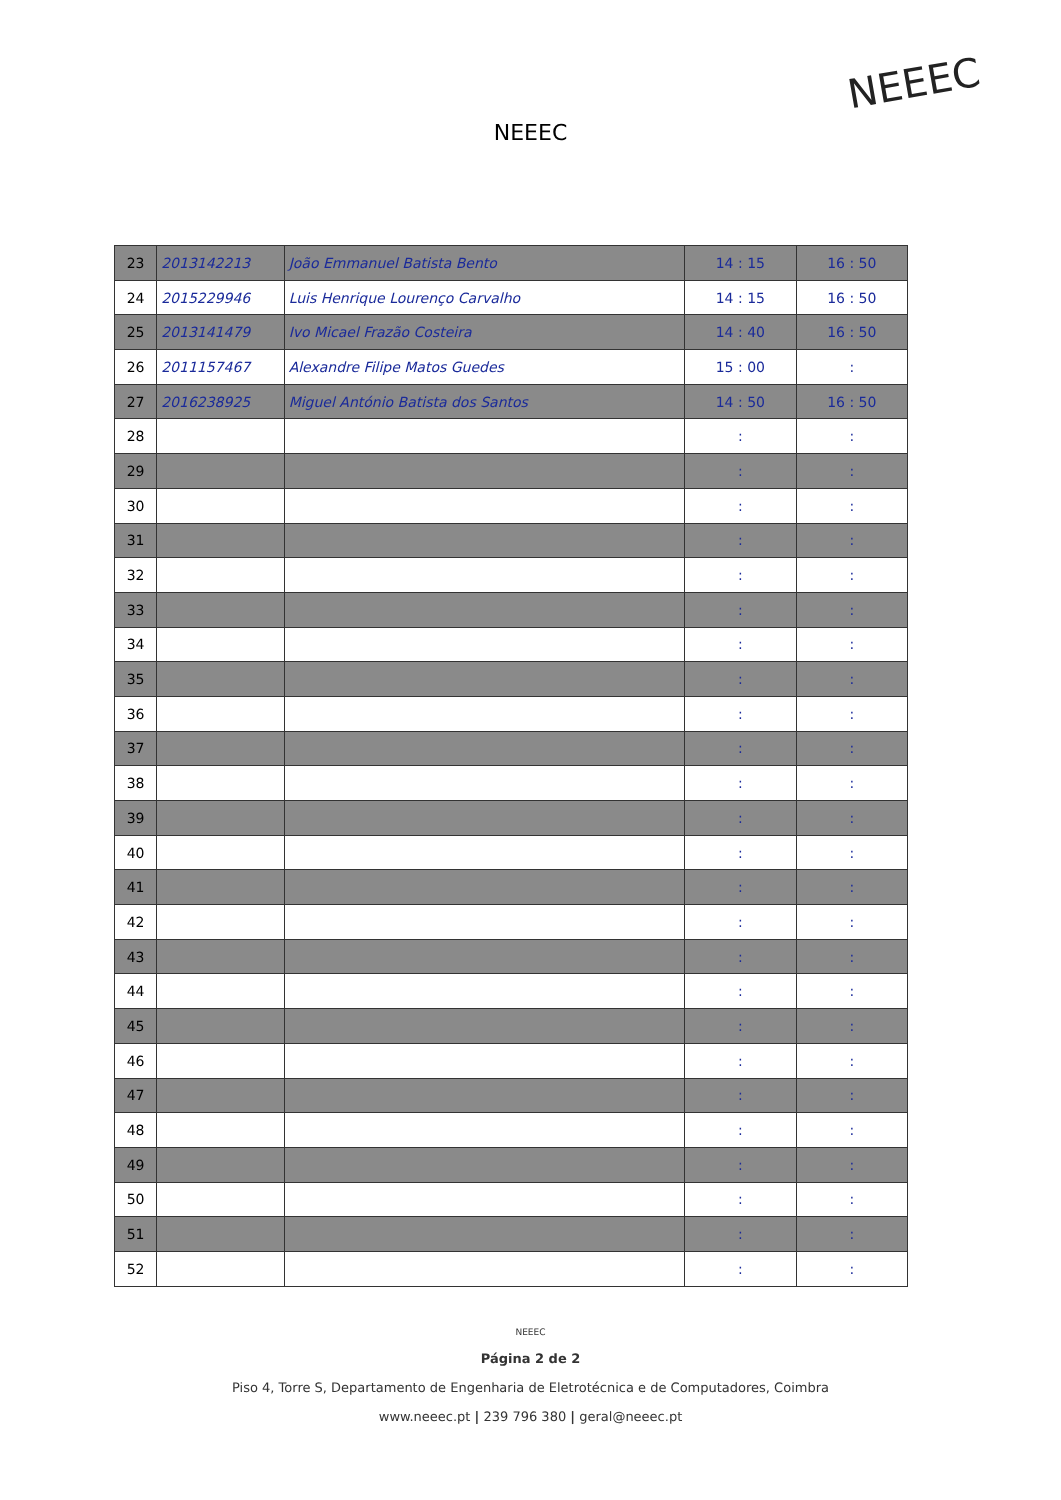NEEEC
NEEEC
| 23 | 2013142213 | João Emmanuel Batista Bento | 14 : 15 | 16 : 50 |
| 24 | 2015229946 | Luis Henrique Lourenço Carvalho | 14 : 15 | 16 : 50 |
| 25 | 2013141479 | Ivo Micael Frazão Costeira | 14 : 40 | 16 : 50 |
| 26 | 2011157467 | Alexandre Filipe Matos Guedes | 15 : 00 | : |
| 27 | 2016238925 | Miguel António Batista dos Santos | 14 : 50 | 16 : 50 |
| 28 | | | : | : |
| 29 | | | : | : |
| 30 | | | : | : |
| 31 | | | : | : |
| 32 | | | : | : |
| 33 | | | : | : |
| 34 | | | : | : |
| 35 | | | : | : |
| 36 | | | : | : |
| 37 | | | : | : |
| 38 | | | : | : |
| 39 | | | : | : |
| 40 | | | : | : |
| 41 | | | : | : |
| 42 | | | : | : |
| 43 | | | : | : |
| 44 | | | : | : |
| 45 | | | : | : |
| 46 | | | : | : |
| 47 | | | : | : |
| 48 | | | : | : |
| 49 | | | : | : |
| 50 | | | : | : |
| 51 | | | : | : |
| 52 | | | : | : |
NEEEC
Página 2 de 2
Piso 4, Torre S, Departamento de Engenharia de Eletrotécnica e de Computadores, Coimbra
www.neeec.pt | 239 796 380 | geral@neeec.pt